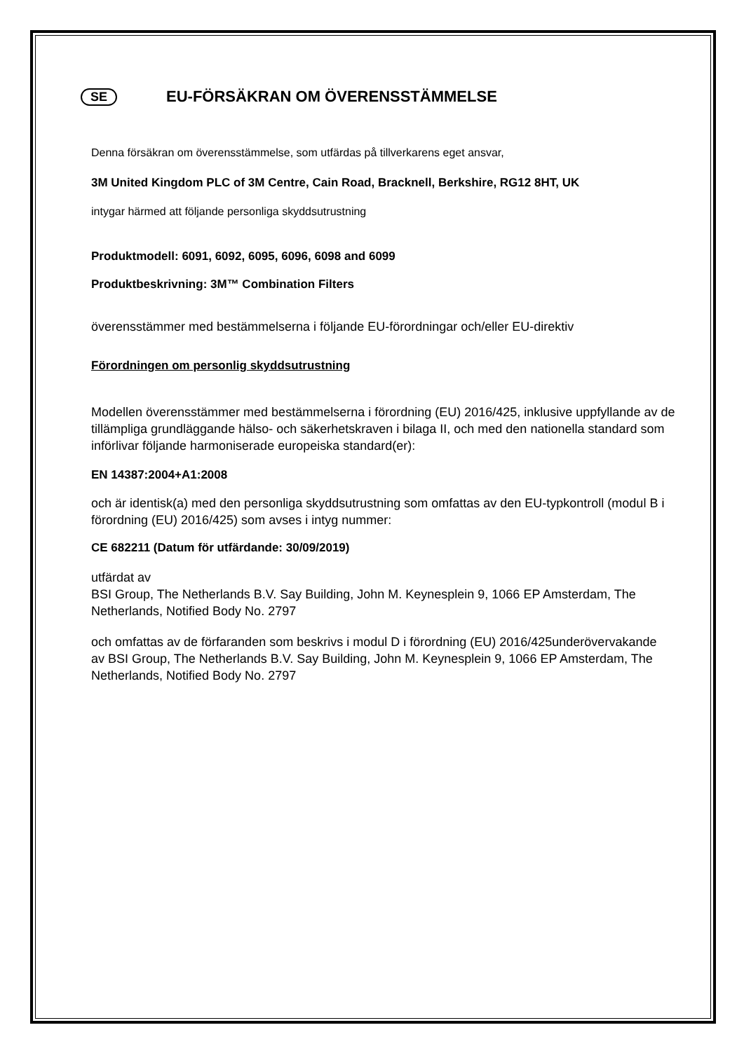SE EU-FÖRSÄKRAN OM ÖVERENSSTÄMMELSE
Denna försäkran om överensstämmelse, som utfärdas på tillverkarens eget ansvar,
3M United Kingdom PLC of 3M Centre, Cain Road, Bracknell, Berkshire, RG12 8HT, UK
intygar härmed att följande personliga skyddsutrustning
Produktmodell: 6091, 6092, 6095, 6096, 6098 and 6099
Produktbeskrivning: 3M™ Combination Filters
överensstämmer med bestämmelserna i följande EU-förordningar och/eller EU-direktiv
Förordningen om personlig skyddsutrustning
Modellen överensstämmer med bestämmelserna i förordning (EU) 2016/425, inklusive uppfyllande av de tillämpliga grundläggande hälso- och säkerhetskraven i bilaga II, och med den nationella standard som införlivar följande harmoniserade europeiska standard(er):
EN 14387:2004+A1:2008
och är identisk(a) med den personliga skyddsutrustning som omfattas av den EU-typkontroll (modul B i förordning (EU) 2016/425) som avses i intyg nummer:
CE 682211 (Datum för utfärdande: 30/09/2019)
utfärdat av
BSI Group, The Netherlands B.V. Say Building, John M. Keynesplein 9, 1066 EP Amsterdam, The Netherlands, Notified Body No. 2797
och omfattas av de förfaranden som beskrivs i modul D i förordning (EU) 2016/425underövervakande
av BSI Group, The Netherlands B.V. Say Building, John M. Keynesplein 9, 1066 EP Amsterdam, The Netherlands, Notified Body No. 2797